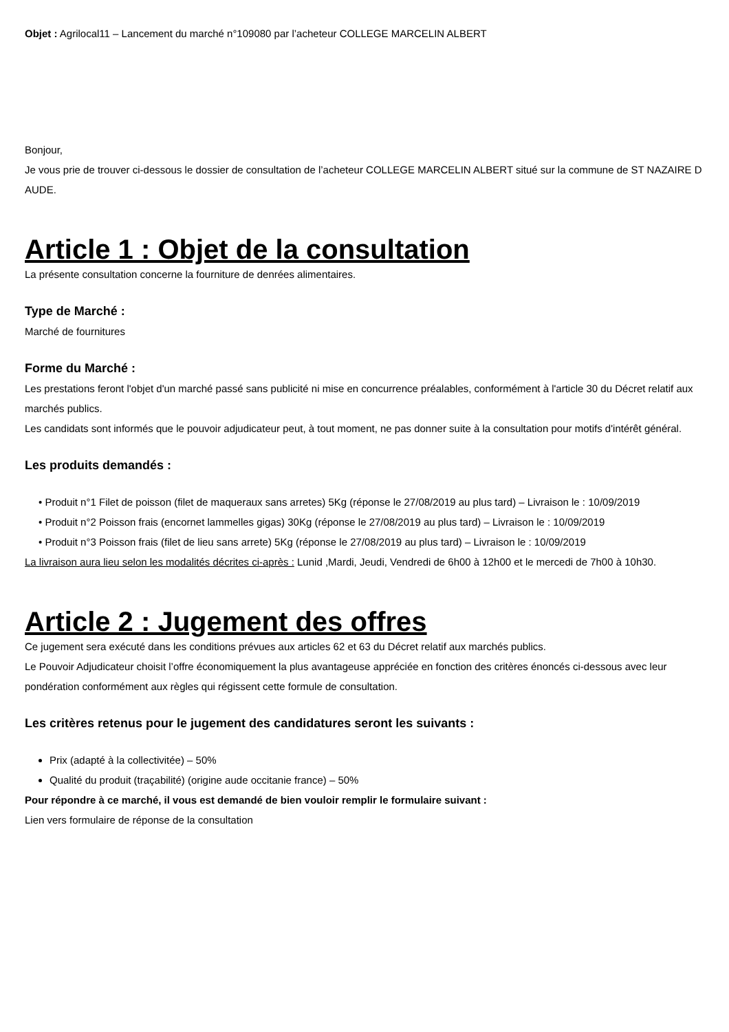Objet : Agrilocal11 – Lancement du marché n°109080 par l’acheteur COLLEGE MARCELIN ALBERT
Bonjour,
Je vous prie de trouver ci-dessous le dossier de consultation de l’acheteur COLLEGE MARCELIN ALBERT situé sur la commune de ST NAZAIRE D AUDE.
Article 1 : Objet de la consultation
La présente consultation concerne la fourniture de denrées alimentaires.
Type de Marché :
Marché de fournitures
Forme du Marché :
Les prestations feront l'objet d'un marché passé sans publicité ni mise en concurrence préalables, conformément à l'article 30 du Décret relatif aux marchés publics.
Les candidats sont informés que le pouvoir adjudicateur peut, à tout moment, ne pas donner suite à la consultation pour motifs d'intérêt général.
Les produits demandés :
• Produit n°1 Filet de poisson (filet de maqueraux sans arretes) 5Kg (réponse le 27/08/2019 au plus tard) – Livraison le : 10/09/2019
• Produit n°2 Poisson frais (encornet lammelles gigas) 30Kg (réponse le 27/08/2019 au plus tard) – Livraison le : 10/09/2019
• Produit n°3 Poisson frais (filet de lieu sans arrete) 5Kg (réponse le 27/08/2019 au plus tard) – Livraison le : 10/09/2019
La livraison aura lieu selon les modalités décrites ci-après : Lunid ,Mardi, Jeudi, Vendredi de 6h00 à 12h00 et le mercedi de 7h00 à 10h30.
Article 2 : Jugement des offres
Ce jugement sera exécuté dans les conditions prévues aux articles 62 et 63 du Décret relatif aux marchés publics.
Le Pouvoir Adjudicateur choisit l’offre économiquement la plus avantageuse appréciée en fonction des critères énoncés ci-dessous avec leur pondération conformément aux règles qui régissent cette formule de consultation.
Les critères retenus pour le jugement des candidatures seront les suivants :
Prix (adapté à la collectivitée) – 50%
Qualité du produit (traçabilité) (origine aude occitanie france) – 50%
Pour répondre à ce marché, il vous est demandé de bien vouloir remplir le formulaire suivant :
Lien vers formulaire de réponse de la consultation